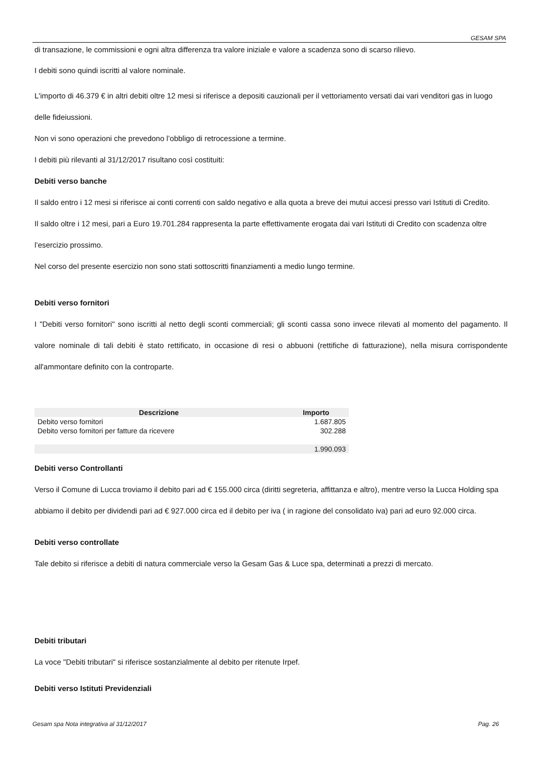GESAM SPA
di transazione, le commissioni e ogni altra differenza tra valore iniziale e valore a scadenza sono di scarso rilievo.
I debiti sono quindi iscritti al valore nominale.
L'importo di 46.379 € in altri debiti oltre 12 mesi si riferisce a depositi cauzionali per il vettoriamento versati dai vari venditori gas in luogo delle fideiussioni.
Non vi sono operazioni che prevedono l’obbligo di retrocessione a termine.
I debiti più rilevanti al 31/12/2017 risultano così costituiti:
Debiti verso banche
Il saldo entro i 12 mesi si riferisce ai conti correnti con saldo negativo e alla quota a breve dei mutui accesi presso vari Istituti di Credito.
Il saldo oltre i 12 mesi, pari a Euro 19.701.284 rappresenta la parte effettivamente erogata dai vari Istituti di Credito con scadenza oltre l’esercizio prossimo.
Nel corso del presente esercizio non sono stati sottoscritti finanziamenti a medio lungo termine.
Debiti verso fornitori
I "Debiti verso fornitori" sono iscritti al netto degli sconti commerciali; gli sconti cassa sono invece rilevati al momento del pagamento. Il valore nominale di tali debiti è stato rettificato, in occasione di resi o abbuoni (rettifiche di fatturazione), nella misura corrispondente all'ammontare definito con la controparte.
| Descrizione | Importo |
| --- | --- |
| Debito verso fornitori | 1.687.805 |
| Debito verso fornitori per fatture da ricevere | 302.288 |
| | 1.990.093 |
Debiti verso Controllanti
Verso il Comune di Lucca troviamo il debito pari ad € 155.000 circa (diritti segreteria, affittanza e altro), mentre verso la Lucca Holding spa abbiamo il debito per dividendi pari ad € 927.000 circa ed il debito per iva ( in ragione del consolidato iva) pari ad euro 92.000 circa.
Debiti verso controllate
Tale debito si riferisce a debiti di natura commerciale verso la Gesam Gas & Luce spa, determinati a prezzi di mercato.
Debiti tributari
La voce "Debiti tributari" si riferisce sostanzialmente al debito per ritenute Irpef.
Debiti verso Istituti Previdenziali
Gesam spa Nota integrativa al 31/12/2017 Pag. 26